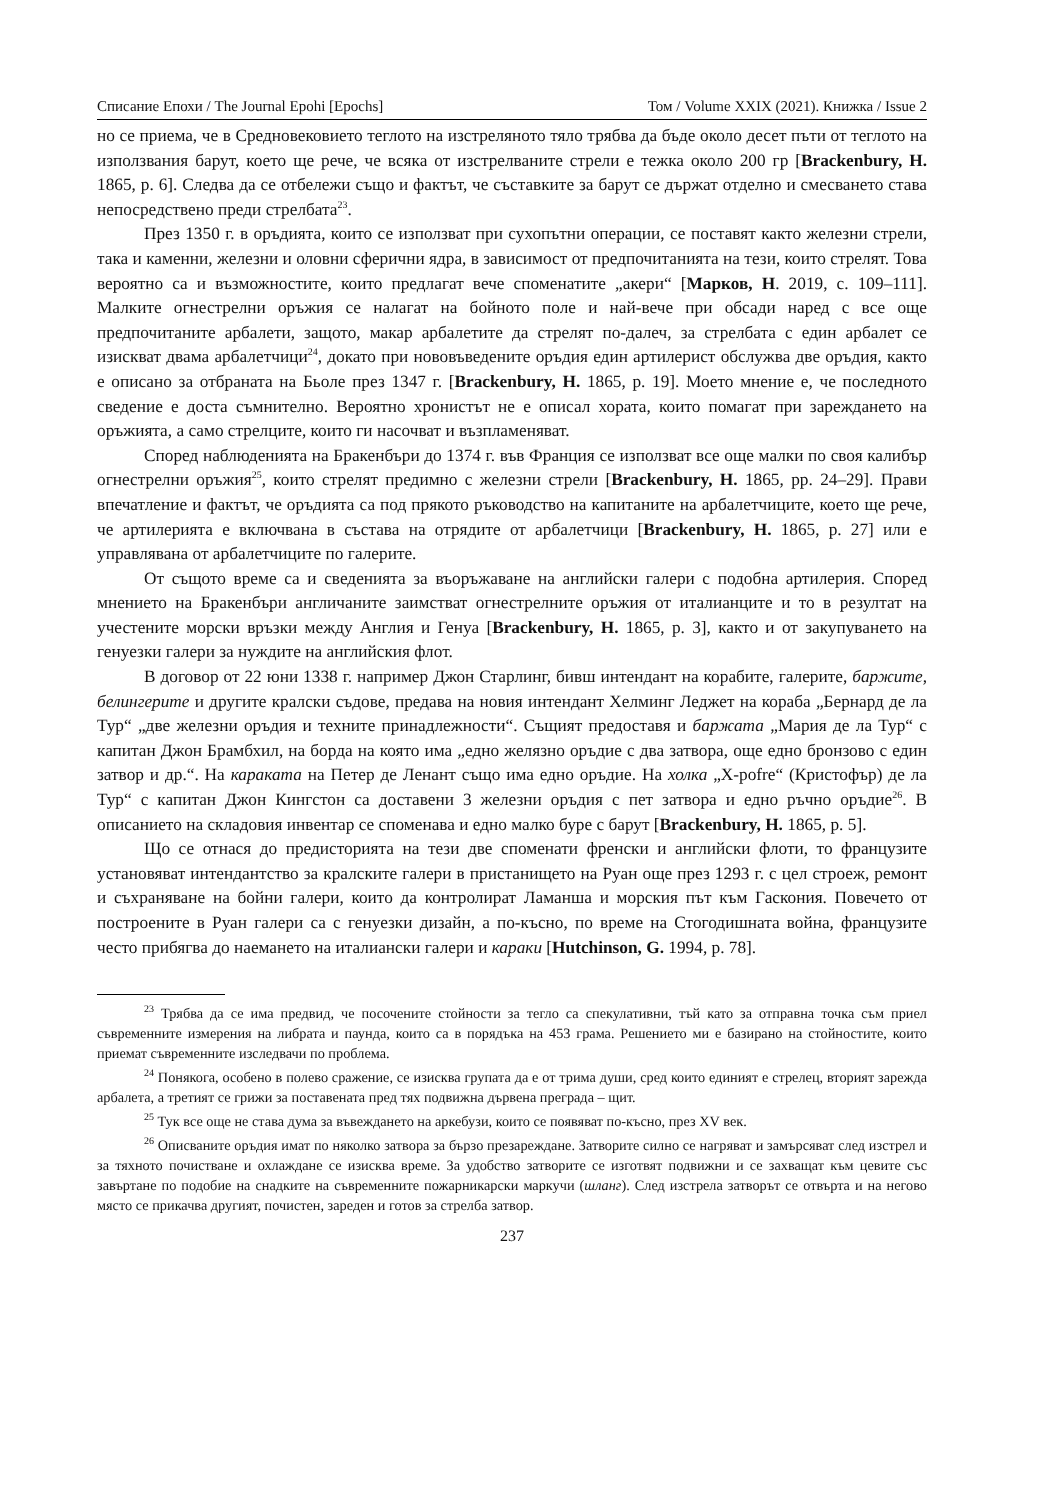Списание Епохи / The Journal Epohi [Epochs] Том / Volume XXIX (2021). Книжка / Issue 2
но се приема, че в Средновековието теглото на изстреляното тяло трябва да бъде около десет пъти от теглото на използвания барут, което ще рече, че всяка от изстрелваните стрели е тежка около 200 гр [Brackenbury, H. 1865, p. 6]. Следва да се отбележи също и фактът, че съставките за барут се държат отделно и смесването става непосредствено преди стрелбата<sup>23</sup>.
През 1350 г. в оръдията, които се използват при сухопътни операции, се поставят както железни стрели, така и каменни, железни и оловни сферични ядра, в зависимост от предпочитанията на тези, които стрелят. Това вероятно са и възможностите, които предлагат вече споменатите „акери“ [Марков, Н. 2019, с. 109–111]. Малките огнестрелни оръжия се налагат на бойното поле и най-вече при обсади наред с все още предпочитаните арбалети, защото, макар арбалетите да стрелят по-далеч, за стрелбата с един арбалет се изискват двама арбалетчици<sup>24</sup>, докато при нововъведените оръдия един артилерист обслужва две оръдия, както е описано за отбраната на Бьоле през 1347 г. [Brackenbury, H. 1865, p. 19]. Моето мнение е, че последното сведение е доста съмнително. Вероятно хронистът не е описал хората, които помагат при зареждането на оръжията, а само стрелците, които ги насочват и възпламеняват.
Според наблюденията на Бракенбъри до 1374 г. във Франция се използват все още малки по своя калибър огнестрелни оръжия<sup>25</sup>, които стрелят предимно с железни стрели [Brackenbury, H. 1865, pp. 24–29]. Прави впечатление и фактът, че оръдията са под прякото ръководство на капитаните на арбалетчиците, което ще рече, че артилерията е включвана в състава на отрядите от арбалетчици [Brackenbury, H. 1865, p. 27] или е управлявана от арбалетчиците по галерите.
От същото време са и сведенията за въоръжаване на английски галери с подобна артилерия. Според мнението на Бракенбъри англичаните заимстват огнестрелните оръжия от италианците и то в резултат на учестените морски връзки между Англия и Генуа [Brackenbury, H. 1865, p. 3], както и от закупуването на генуезки галери за нуждите на английския флот.
В договор от 22 юни 1338 г. например Джон Старлинг, бивш интендант на корабите, галерите, баржите, белингерите и другите кралски съдове, предава на новия интендант Хелминг Леджет на кораба „Бернард де ла Тур“ „две железни оръдия и техните принадлежности“. Същият предоставя и баржата „Мария де ла Тур“ с капитан Джон Брамбхил, на борда на която има „едно желязно оръдие с два затвора, още едно бронзово с един затвор и др.“. На караката на Петер де Ленант също има едно оръдие. На холка „X-pofre“ (Кристофър) де ла Тур“ с капитан Джон Кингстон са доставени 3 железни оръдия с пет затвора и едно ръчно оръдие<sup>26</sup>. В описанието на складовия инвентар се споменава и едно малко буре с барут [Brackenbury, H. 1865, p. 5].
Що се отнася до предисторията на тези две споменати френски и английски флоти, то французите установяват интендантство за кралските галери в пристанището на Руан още през 1293 г. с цел строеж, ремонт и съхраняване на бойни галери, които да контролират Ламанша и морския път към Гаскония. Повечето от построените в Руан галери са с генуезки дизайн, а по-късно, по време на Стогодишната война, французите често прибягва до наемането на италиански галери и караки [Hutchinson, G. 1994, p. 78].
<sup>23</sup> Трябва да се има предвид, че посочените стойности за тегло са спекулативни, тъй като за отправна точка съм приел съвременните измерения на либрата и паунда, които са в порядъка на 453 грама. Решението ми е базирано на стойностите, които приемат съвременните изследвачи по проблема.
<sup>24</sup> Понякога, особено в полево сражение, се изисква групата да е от трима души, сред които единият е стрелец, вторият зарежда арбалета, а третият се грижи за поставената пред тях подвижна дървена преграда – щит.
<sup>25</sup> Тук все още не става дума за въвеждането на аркебузи, които се появяват по-късно, през XV век.
<sup>26</sup> Описваните оръдия имат по няколко затвора за бързо презареждане. Затворите силно се нагряват и замърсяват след изстрел и за тяхното почистване и охлаждане се изисква време. За удобство затворите се изготвят подвижни и се захващат към цевите със завъртане по подобие на снадките на съвременните пожарникарски маркучи (шланг). След изстрела затворът се отвърта и на негово място се прикачва другият, почистен, зареден и готов за стрелба затвор.
237